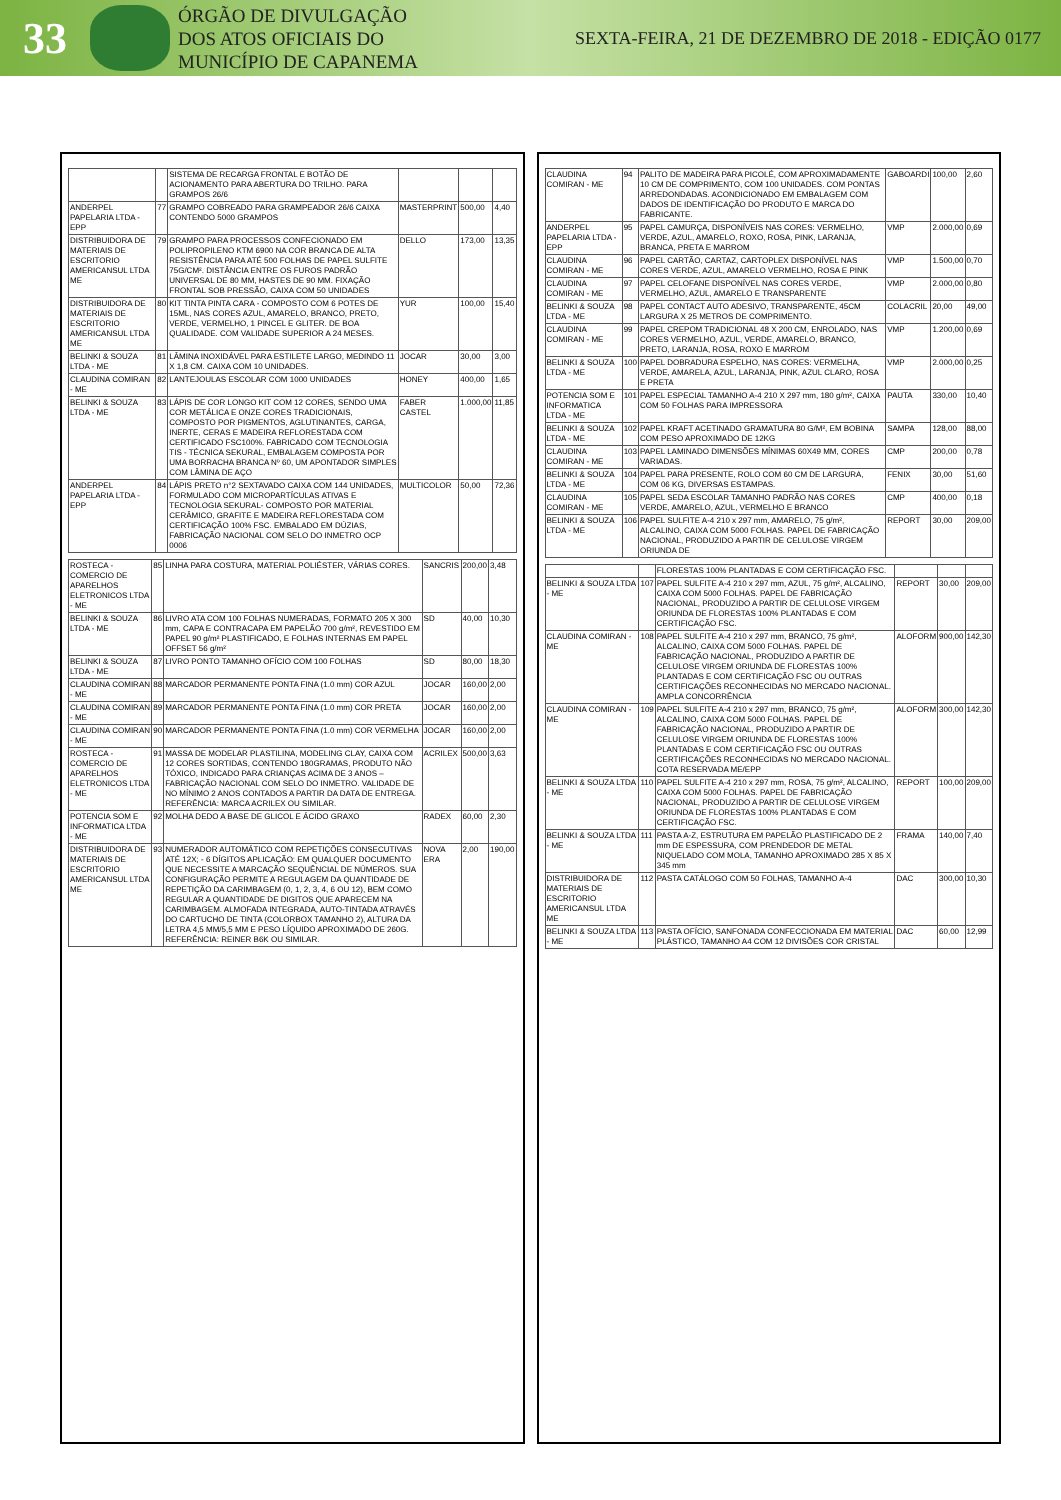33
ÓRGÃO DE DIVULGAÇÃO
DOS ATOS OFICIAIS DO
MUNICÍPIO DE CAPANEMA
SEXTA-FEIRA, 21 DE DEZEMBRO DE 2018 - EDIÇÃO 0177
| | | SISTEMA DE RECARGA FRONTAL E BOTÃO DE ACIONAMENTO PARA ABERTURA DO TRILHO. PARA GRAMPOS 26/6 | | | |
| ANDERPEL PAPELARIA LTDA - EPP | 77 | GRAMPO COBREADO PARA GRAMPEADOR 26/6 CAIXA CONTENDO 5000 GRAMPOS | MASTERPRINT | 500,00 | 4,40 |
| DISTRIBUIDORA DE MATERIAIS DE ESCRITORIO AMERICANSUL LTDA ME | 79 | GRAMPO PARA PROCESSOS CONFECIONADO EM POLIPROPILENO KTM 6900 NA COR BRANCA DE ALTA RESISTÊNCIA PARA ATÉ 500 FOLHAS DE PAPEL SULFITE 75G/CM². DISTÂNCIA ENTRE OS FUROS PADRÃO UNIVERSAL DE 80 MM, HASTES DE 90 MM. FIXAÇÃO FRONTAL SOB PRESSÃO, CAIXA COM 50 UNIDADES | DELLO | 173,00 | 13,35 |
| DISTRIBUIDORA DE MATERIAIS DE ESCRITORIO AMERICANSUL LTDA ME | 80 | KIT TINTA PINTA CARA - COMPOSTO COM 6 POTES DE 15ML, NAS CORES AZUL, AMARELO, BRANCO, PRETO, VERDE, VERMELHO, 1 PINCEL E GLITER. DE BOA QUALIDADE. COM VALIDADE SUPERIOR A 24 MESES. | YUR | 100,00 | 15,40 |
| BELINKI & SOUZA LTDA - ME | 81 | LÂMINA INOXIDÁVEL PARA ESTILETE LARGO, MEDINDO 11 X 1,8 CM. CAIXA COM 10 UNIDADES. | JOCAR | 30,00 | 3,00 |
| CLAUDINA COMIRAN - ME | 82 | LANTEJOULAS ESCOLAR COM 1000 UNIDADES | HONEY | 400,00 | 1,65 |
| BELINKI & SOUZA LTDA - ME | 83 | LÁPIS DE COR LONGO KIT COM 12 CORES, SENDO UMA COR METÁLICA E ONZE CORES TRADICIONAIS, COMPOSTO POR PIGMENTOS, AGLUTINANTES, CARGA, INERTE, CERAS E MADEIRA REFLORESTADA COM CERTIFICADO FSC100%. FABRICADO COM TECNOLOGIA TIS - TÉCNICA SEKURAL, EMBALAGEM COMPOSTA POR UMA BORRACHA BRANCA Nº 60, UM APONTADOR SIMPLES COM LÂMINA DE AÇO | FABER CASTEL | 1.000,00 | 11,85 |
| ANDERPEL PAPELARIA LTDA - EPP | 84 | LÁPIS PRETO n°2 SEXTAVADO CAIXA COM 144 UNIDADES, FORMULADO COM MICROPARTÍCULAS ATIVAS E TECNOLOGIA SEKURAL- COMPOSTO POR MATERIAL CERÂMICO, GRAFITE E MADEIRA REFLORESTADA COM CERTIFICAÇÃO 100% FSC. EMBALADO EM DÚZIAS, FABRICAÇÃO NACIONAL COM SELO DO INMETRO OCP 0006 | MULTICOLOR | 50,00 | 72,36 |
| ROSTECA - COMERCIO DE APARELHOS ELETRONICOS LTDA - ME | 85 | LINHA PARA COSTURA, MATERIAL POLIÉSTER, VÁRIAS CORES. | SANCRIS | 200,00 | 3,48 |
| BELINKI & SOUZA LTDA - ME | 86 | LIVRO ATA COM 100 FOLHAS NUMERADAS, FORMATO 205 X 300 mm, CAPA E CONTRACAPA EM PAPELÃO 700 g/m², REVESTIDO EM PAPEL 90 g/m² PLASTIFICADO, E FOLHAS INTERNAS EM PAPEL OFFSET 56 g/m² | SD | 40,00 | 10,30 |
| BELINKI & SOUZA LTDA - ME | 87 | LIVRO PONTO TAMANHO OFÍCIO COM 100 FOLHAS | SD | 80,00 | 18,30 |
| CLAUDINA COMIRAN - ME | 88 | MARCADOR PERMANENTE PONTA FINA (1.0 mm) COR AZUL | JOCAR | 160,00 | 2,00 |
| CLAUDINA COMIRAN - ME | 89 | MARCADOR PERMANENTE PONTA FINA (1.0 mm) COR PRETA | JOCAR | 160,00 | 2,00 |
| CLAUDINA COMIRAN - ME | 90 | MARCADOR PERMANENTE PONTA FINA (1.0 mm) COR VERMELHA | JOCAR | 160,00 | 2,00 |
| ROSTECA - COMERCIO DE APARELHOS ELETRONICOS LTDA - ME | 91 | MASSA DE MODELAR PLASTILINA, MODELING CLAY, CAIXA COM 12 CORES SORTIDAS, CONTENDO 180GRAMAS, PRODUTO NÃO TÓXICO, INDICADO PARA CRIANÇAS ACIMA DE 3 ANOS – FABRICAÇÃO NACIONAL COM SELO DO INMETRO. VALIDADE DE NO MÍNIMO 2 ANOS CONTADOS A PARTIR DA DATA DE ENTREGA. REFERÊNCIA: MARCA ACRILEX OU SIMILAR. | ACRILEX | 500,00 | 3,63 |
| POTENCIA SOM E INFORMATICA LTDA - ME | 92 | MOLHA DEDO A BASE DE GLICOL E ÁCIDO GRAXO | RADEX | 60,00 | 2,30 |
| DISTRIBUIDORA DE MATERIAIS DE ESCRITORIO AMERICANSUL LTDA ME | 93 | NUMERADOR AUTOMÁTICO COM REPETIÇÕES CONSECUTIVAS ATÉ 12X; - 6 DÍGITOS APLICAÇÃO: EM QUALQUER DOCUMENTO QUE NECESSITE A MARCAÇÃO SEQUÊNCIAL DE NÚMEROS. SUA CONFIGURAÇÃO PERMITE A REGULAGEM DA QUANTIDADE DE REPETIÇÃO DA CARIMBAGEM (0, 1, 2, 3, 4, 6 OU 12), BEM COMO REGULAR A QUANTIDADE DE DIGITOS QUE APARECEM NA CARIMBAGEM. ALMOFADA INTEGRADA, AUTO-TINTADA ATRAVÉS DO CARTUCHO DE TINTA (COLORBOX TAMANHO 2), ALTURA DA LETRA 4,5 MM/5,5 MM E PESO LÍQUIDO APROXIMADO DE 260G. REFERÊNCIA: REINER B6K OU SIMILAR. | NOVA ERA | 2,00 | 190,00 |
| CLAUDINA COMIRAN - ME | 94 | PALITO DE MADEIRA PARA PICOLÉ, COM APROXIMADAMENTE 10 CM DE COMPRIMENTO, COM 100 UNIDADES. COM PONTAS ARREDONDADAS. ACONDICIONADO EM EMBALAGEM COM DADOS DE IDENTIFICAÇÃO DO PRODUTO E MARCA DO FABRICANTE. | GABOARDI | 100,00 | 2,60 |
| ANDERPEL PAPELARIA LTDA - EPP | 95 | PAPEL CAMURÇA, DISPONÍVEIS NAS CORES: VERMELHO, VERDE, AZUL, AMARELO, ROXO, ROSA, PINK, LARANJA, BRANCA, PRETA E MARROM | VMP | 2.000,00 | 0,69 |
| CLAUDINA COMIRAN - ME | 96 | PAPEL CARTÃO, CARTAZ, CARTOPLEX DISPONÍVEL NAS CORES VERDE, AZUL, AMARELO VERMELHO, ROSA E PINK | VMP | 1.500,00 | 0,70 |
| CLAUDINA COMIRAN - ME | 97 | PAPEL CELOFANE DISPONÍVEL NAS CORES VERDE, VERMELHO, AZUL, AMARELO E TRANSPARENTE | VMP | 2.000,00 | 0,80 |
| BELINKI & SOUZA LTDA - ME | 98 | PAPEL CONTACT AUTO ADESIVO, TRANSPARENTE, 45CM LARGURA X 25 METROS DE COMPRIMENTO. | COLACRIL | 20,00 | 49,00 |
| CLAUDINA COMIRAN - ME | 99 | PAPEL CREPOM TRADICIONAL 48 X 200 CM, ENROLADO, NAS CORES VERMELHO, AZUL, VERDE, AMARELO, BRANCO, PRETO, LARANJA, ROSA, ROXO E MARROM | VMP | 1.200,00 | 0,69 |
| BELINKI & SOUZA LTDA - ME | 100 | PAPEL DOBRADURA ESPELHO, NAS CORES: VERMELHA, VERDE, AMARELA, AZUL, LARANJA, PINK, AZUL CLARO, ROSA E PRETA | VMP | 2.000,00 | 0,25 |
| POTENCIA SOM E INFORMATICA LTDA - ME | 101 | PAPEL ESPECIAL TAMANHO A-4 210 X 297 mm, 180 g/m², CAIXA COM 50 FOLHAS PARA IMPRESSORA | PAUTA | 330,00 | 10,40 |
| BELINKI & SOUZA LTDA - ME | 102 | PAPEL KRAFT ACETINADO GRAMATURA 80 G/M², EM BOBINA COM PESO APROXIMADO DE 12KG | SAMPA | 128,00 | 88,00 |
| CLAUDINA COMIRAN - ME | 103 | PAPEL LAMINADO DIMENSÕES MÍNIMAS 60X49 MM, CORES VARIADAS. | CMP | 200,00 | 0,78 |
| BELINKI & SOUZA LTDA - ME | 104 | PAPEL PARA PRESENTE, ROLO COM 60 CM DE LARGURA, COM 06 KG, DIVERSAS ESTAMPAS. | FENIX | 30,00 | 51,60 |
| CLAUDINA COMIRAN - ME | 105 | PAPEL SEDA ESCOLAR TAMANHO PADRÃO NAS CORES VERDE, AMARELO, AZUL, VERMELHO E BRANCO | CMP | 400,00 | 0,18 |
| BELINKI & SOUZA LTDA - ME | 106 | PAPEL SULFITE A-4 210 x 297 mm, AMARELO, 75 g/m², ALCALINO, CAIXA COM 5000 FOLHAS. PAPEL DE FABRICAÇÃO NACIONAL, PRODUZIDO A PARTIR DE CELULOSE VIRGEM ORIUNDA DE | REPORT | 30,00 | 209,00 |
| | | FLORESTAS 100% PLANTADAS E COM CERTIFICAÇÃO FSC. | | | |
| BELINKI & SOUZA LTDA - ME | 107 | PAPEL SULFITE A-4 210 x 297 mm, AZUL, 75 g/m², ALCALINO, CAIXA COM 5000 FOLHAS. PAPEL DE FABRICAÇÃO NACIONAL, PRODUZIDO A PARTIR DE CELULOSE VIRGEM ORIUNDA DE FLORESTAS 100% PLANTADAS E COM CERTIFICAÇÃO FSC. | REPORT | 30,00 | 209,00 |
| CLAUDINA COMIRAN - ME | 108 | PAPEL SULFITE A-4 210 x 297 mm, BRANCO, 75 g/m², ALCALINO, CAIXA COM 5000 FOLHAS. PAPEL DE FABRICAÇÃO NACIONAL, PRODUZIDO A PARTIR DE CELULOSE VIRGEM ORIUNDA DE FLORESTAS 100% PLANTADAS E COM CERTIFICAÇÃO FSC OU OUTRAS CERTIFICAÇÕES RECONHECIDAS NO MERCADO NACIONAL. AMPLA CONCORRÊNCIA | ALOFORM | 900,00 | 142,30 |
| CLAUDINA COMIRAN - ME | 109 | PAPEL SULFITE A-4 210 x 297 mm, BRANCO, 75 g/m², ALCALINO, CAIXA COM 5000 FOLHAS. PAPEL DE FABRICAÇÃO NACIONAL, PRODUZIDO A PARTIR DE CELULOSE VIRGEM ORIUNDA DE FLORESTAS 100% PLANTADAS E COM CERTIFICAÇÃO FSC OU OUTRAS CERTIFICAÇÕES RECONHECIDAS NO MERCADO NACIONAL. COTA RESERVADA ME/EPP | ALOFORM | 300,00 | 142,30 |
| BELINKI & SOUZA LTDA - ME | 110 | PAPEL SULFITE A-4 210 x 297 mm, ROSA, 75 g/m², ALCALINO, CAIXA COM 5000 FOLHAS. PAPEL DE FABRICAÇÃO NACIONAL, PRODUZIDO A PARTIR DE CELULOSE VIRGEM ORIUNDA DE FLORESTAS 100% PLANTADAS E COM CERTIFICAÇÃO FSC. | REPORT | 100,00 | 209,00 |
| BELINKI & SOUZA LTDA - ME | 111 | PASTA A-Z, ESTRUTURA EM PAPELÃO PLASTIFICADO DE 2 mm DE ESPESSURA, COM PRENDEDOR DE METAL NIQUELADO COM MOLA, TAMANHO APROXIMADO 285 X 85 X 345 mm | FRAMA | 140,00 | 7,40 |
| DISTRIBUIDORA DE MATERIAIS DE ESCRITORIO AMERICANSUL LTDA ME | 112 | PASTA CATÁLOGO COM 50 FOLHAS, TAMANHO A-4 | DAC | 300,00 | 10,30 |
| BELINKI & SOUZA LTDA - ME | 113 | PASTA OFÍCIO, SANFONADA CONFECCIONADA EM MATERIAL PLÁSTICO, TAMANHO A4 COM 12 DIVISÕES COR CRISTAL | DAC | 60,00 | 12,99 |